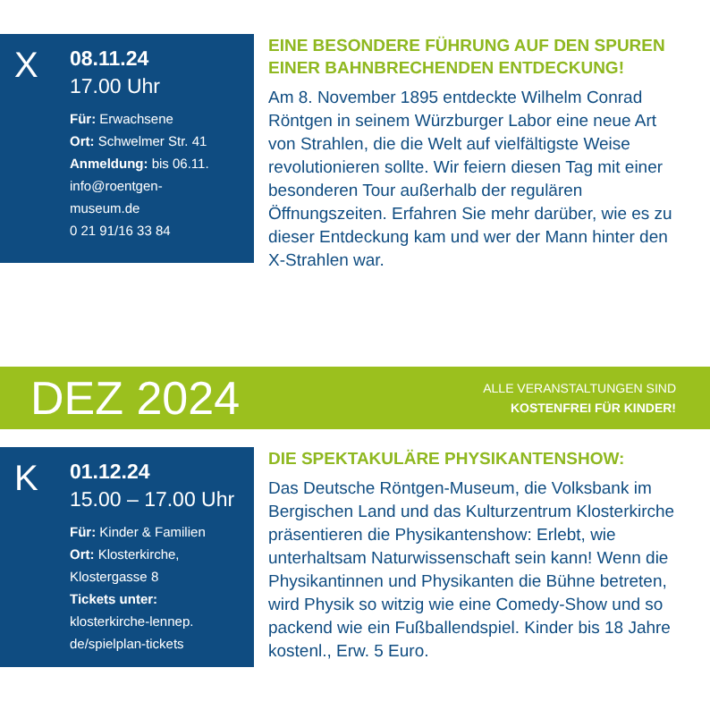X
08.11.24
17.00 Uhr
Für: Erwachsene
Ort: Schwelmer Str. 41
Anmeldung: bis 06.11.
info@roentgen-
museum.de
0 21 91/16 33 84
EINE BESONDERE FÜHRUNG AUF DEN SPUREN EINER BAHNBRECHENDEN ENTDECKUNG!
Am 8. November 1895 entdeckte Wilhelm Conrad Röntgen in seinem Würzburger Labor eine neue Art von Strahlen, die die Welt auf vielfältigste Weise revolutionieren sollte. Wir feiern diesen Tag mit einer besonderen Tour außerhalb der regulären Öffnungszeiten. Erfahren Sie mehr darüber, wie es zu dieser Entdeckung kam und wer der Mann hinter den X-Strahlen war.
DEZ 2024
ALLE VERANSTALTUNGEN SIND
KOSTENFREI FÜR KINDER!
K
01.12.24
15.00 – 17.00 Uhr
Für: Kinder & Familien
Ort: Klosterkirche,
Klostergasse 8
Tickets unter:
klosterkirche-lennep.
de/spielplan-tickets
DIE SPEKTAKULÄRE PHYSIKANTENSHOW:
Das Deutsche Röntgen-Museum, die Volksbank im Bergischen Land und das Kulturzentrum Klosterkirche präsentieren die Physikantenshow: Erlebt, wie unterhaltsam Naturwissenschaft sein kann! Wenn die Physikantinnen und Physikanten die Bühne betreten, wird Physik so witzig wie eine Comedy-Show und so packend wie ein Fußballendspiel. Kinder bis 18 Jahre kostenl., Erw. 5 Euro.